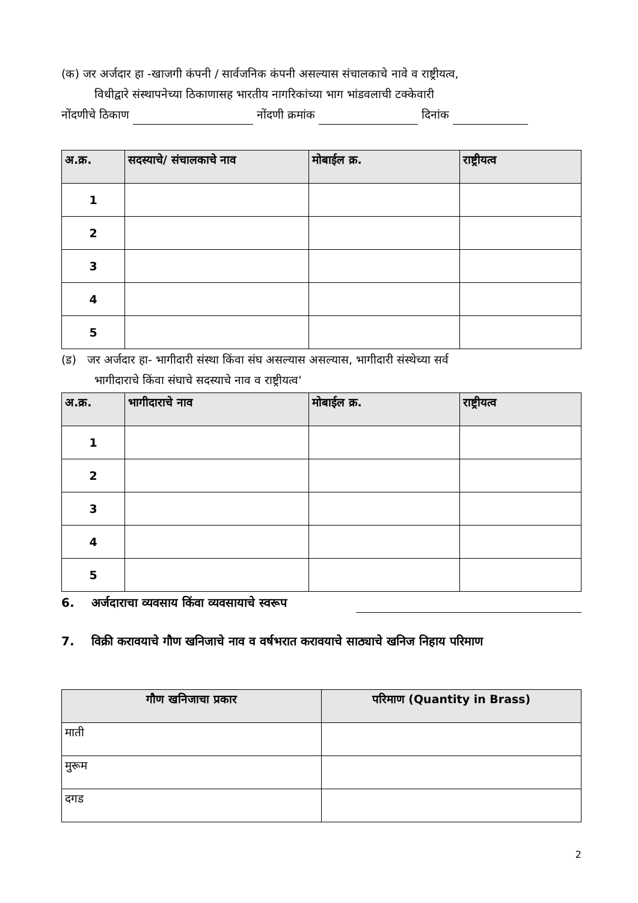(क) जर अर्जदार हा -खाजगी कंपनी / सार्वजनिक कंपनी असल्यास संचालकाचे नावे व राष्ट्रीयत्व,
विधीद्वारे संस्थापनेच्या ठिकाणासह भारतीय नागरिकांच्या भाग भांडवलाची टक्केवारी
नोंदणीचे ठिकाण नोंदणी क्रमांक दिनांक
| अ.क्र. | सदस्याचे/ संचालकाचे नाव | मोबाईल क्र. | राष्ट्रीयत्व |
| --- | --- | --- | --- |
| 1 | | | |
| 2 | | | |
| 3 | | | |
| 4 | | | |
| 5 | | | |
(ड) जर अर्जदार हा- भागीदारी संस्था किंवा संघ असल्यास असल्यास, भागीदारी संस्थेच्या सर्व
भागीदाराचे किंवा संघाचे सदस्याचे नाव व राष्ट्रीयत्व'
| अ.क्र. | भागीदाराचे नाव | मोबाईल क्र. | राष्ट्रीयत्व |
| --- | --- | --- | --- |
| 1 | | | |
| 2 | | | |
| 3 | | | |
| 4 | | | |
| 5 | | | |
6. अर्जदाराचा व्यवसाय किंवा व्यवसायाचे स्वरूप
7. विक्री करावयाचे गौण खनिजाचे नाव व वर्षभरात करावयाचे साठ्याचे खनिज निहाय परिमाण
| गौण खनिजाचा प्रकार | परिमाण (Quantity in Brass) |
| --- | --- |
| माती | |
| मुरूम | |
| दगड | |
2